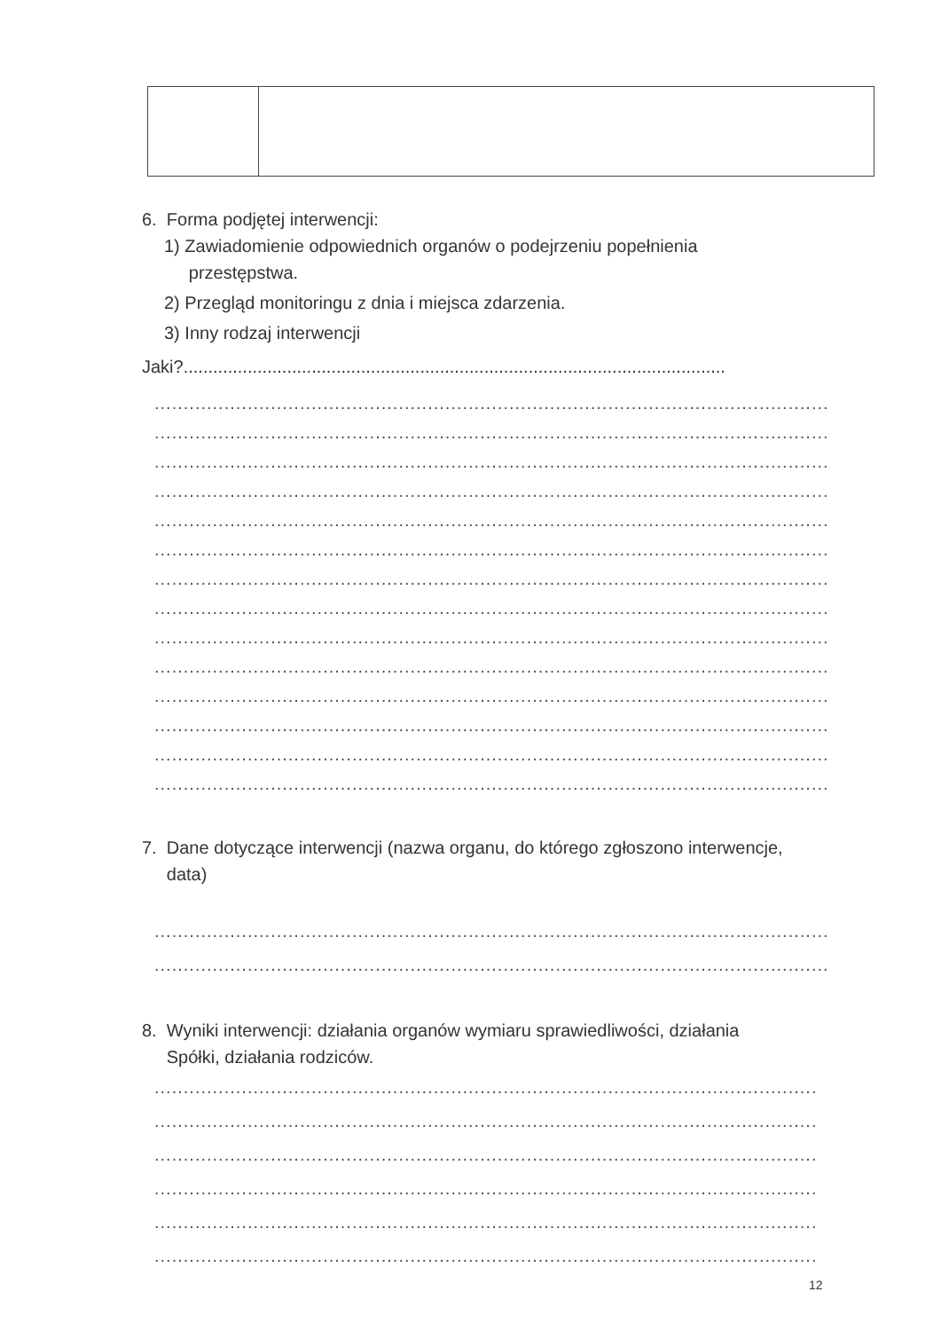6. Forma podjętej interwencji:
1) Zawiadomienie odpowiednich organów o podejrzeniu popełnienia
przestępstwa.
2) Przegląd monitoringu z dnia i miejsca zdarzenia.
3) Inny rodzaj interwencji
Jaki?..............................................................................................................
....................................................................................................................
....................................................................................................................
....................................................................................................................
....................................................................................................................
....................................................................................................................
....................................................................................................................
....................................................................................................................
....................................................................................................................
....................................................................................................................
....................................................................................................................
....................................................................................................................
....................................................................................................................
....................................................................................................................
....................................................................................................................
7. Dane dotyczące interwencji (nazwa organu, do którego zgłoszono interwencje,
data)
....................................................................................................................
....................................................................................................................
8. Wyniki interwencji: działania organów wymiaru sprawiedliwości, działania
Spółki, działania rodziców.
..................................................................................................................
..................................................................................................................
..................................................................................................................
..................................................................................................................
..................................................................................................................
..................................................................................................................
12